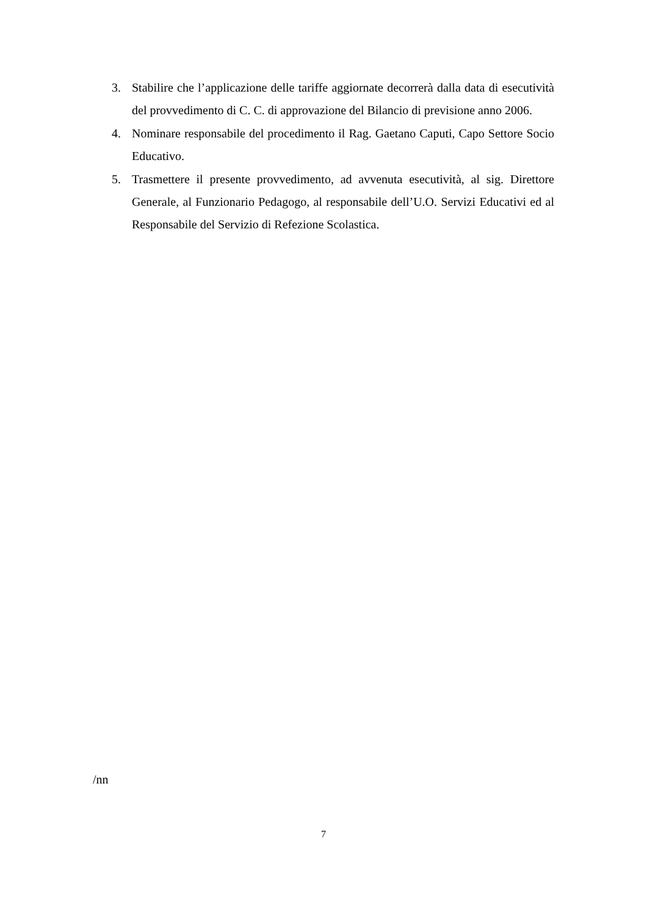3. Stabilire che l’applicazione delle tariffe aggiornate decorrerà dalla data di esecutività del provvedimento di C. C. di approvazione del Bilancio di previsione anno 2006.
4. Nominare responsabile del procedimento il Rag. Gaetano Caputi, Capo Settore Socio Educativo.
5. Trasmettere il presente provvedimento, ad avvenuta esecutività, al sig. Direttore Generale, al Funzionario Pedagogo, al responsabile dell’U.O. Servizi Educativi ed al Responsabile del Servizio di Refezione Scolastica.
/nn
7